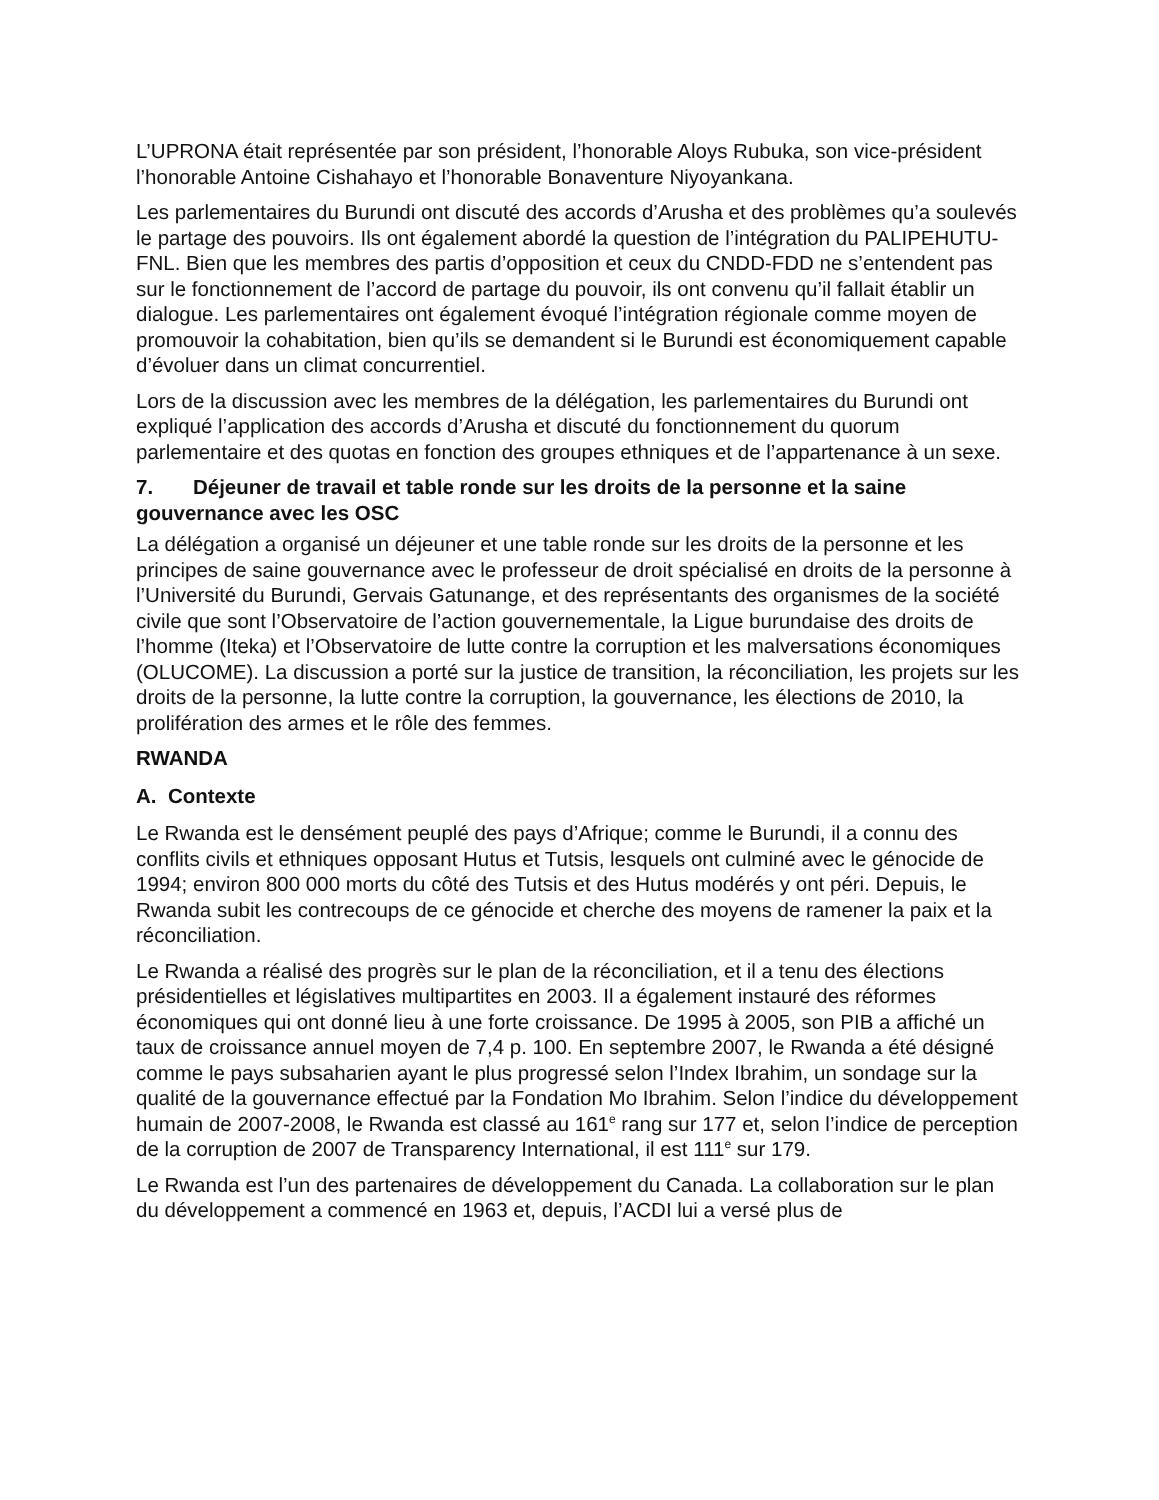L’UPRONA était représentée par son président, l’honorable Aloys Rubuka, son vice-président l’honorable Antoine Cishahayo et l’honorable Bonaventure Niyoyankana.
Les parlementaires du Burundi ont discuté des accords d’Arusha et des problèmes qu’a soulevés le partage des pouvoirs. Ils ont également abordé la question de l’intégration du PALIPEHUTU-FNL. Bien que les membres des partis d’opposition et ceux du CNDD-FDD ne s’entendent pas sur le fonctionnement de l’accord de partage du pouvoir, ils ont convenu qu’il fallait établir un dialogue. Les parlementaires ont également évoqué l’intégration régionale comme moyen de promouvoir la cohabitation, bien qu’ils se demandent si le Burundi est économiquement capable d’évoluer dans un climat concurrentiel.
Lors de la discussion avec les membres de la délégation, les parlementaires du Burundi ont expliqué l’application des accords d’Arusha et discuté du fonctionnement du quorum parlementaire et des quotas en fonction des groupes ethniques et de l’appartenance à un sexe.
7. Déjeuner de travail et table ronde sur les droits de la personne et la saine gouvernance avec les OSC
La délégation a organisé un déjeuner et une table ronde sur les droits de la personne et les principes de saine gouvernance avec le professeur de droit spécialisé en droits de la personne à l’Université du Burundi, Gervais Gatunange, et des représentants des organismes de la société civile que sont l’Observatoire de l’action gouvernementale, la Ligue burundaise des droits de l’homme (Iteka) et l’Observatoire de lutte contre la corruption et les malversations économiques (OLUCOME). La discussion a porté sur la justice de transition, la réconciliation, les projets sur les droits de la personne, la lutte contre la corruption, la gouvernance, les élections de 2010, la prolifération des armes et le rôle des femmes.
RWANDA
A. Contexte
Le Rwanda est le densément peuplé des pays d’Afrique; comme le Burundi, il a connu des conflits civils et ethniques opposant Hutus et Tutsis, lesquels ont culminé avec le génocide de 1994; environ 800 000 morts du côté des Tutsis et des Hutus modérés y ont péri. Depuis, le Rwanda subit les contrecoups de ce génocide et cherche des moyens de ramener la paix et la réconciliation.
Le Rwanda a réalisé des progrès sur le plan de la réconciliation, et il a tenu des élections présidentielles et législatives multipartites en 2003. Il a également instauré des réformes économiques qui ont donné lieu à une forte croissance. De 1995 à 2005, son PIB a affiché un taux de croissance annuel moyen de 7,4 p. 100. En septembre 2007, le Rwanda a été désigné comme le pays subsaharien ayant le plus progressé selon l’Index Ibrahim, un sondage sur la qualité de la gouvernance effectué par la Fondation Mo Ibrahim. Selon l’indice du développement humain de 2007-2008, le Rwanda est classé au 161<sup>e</sup> rang sur 177 et, selon l’indice de perception de la corruption de 2007 de Transparency International, il est 111<sup>e</sup> sur 179.
Le Rwanda est l’un des partenaires de développement du Canada. La collaboration sur le plan du développement a commencé en 1963 et, depuis, l’ACDI lui a versé plus de